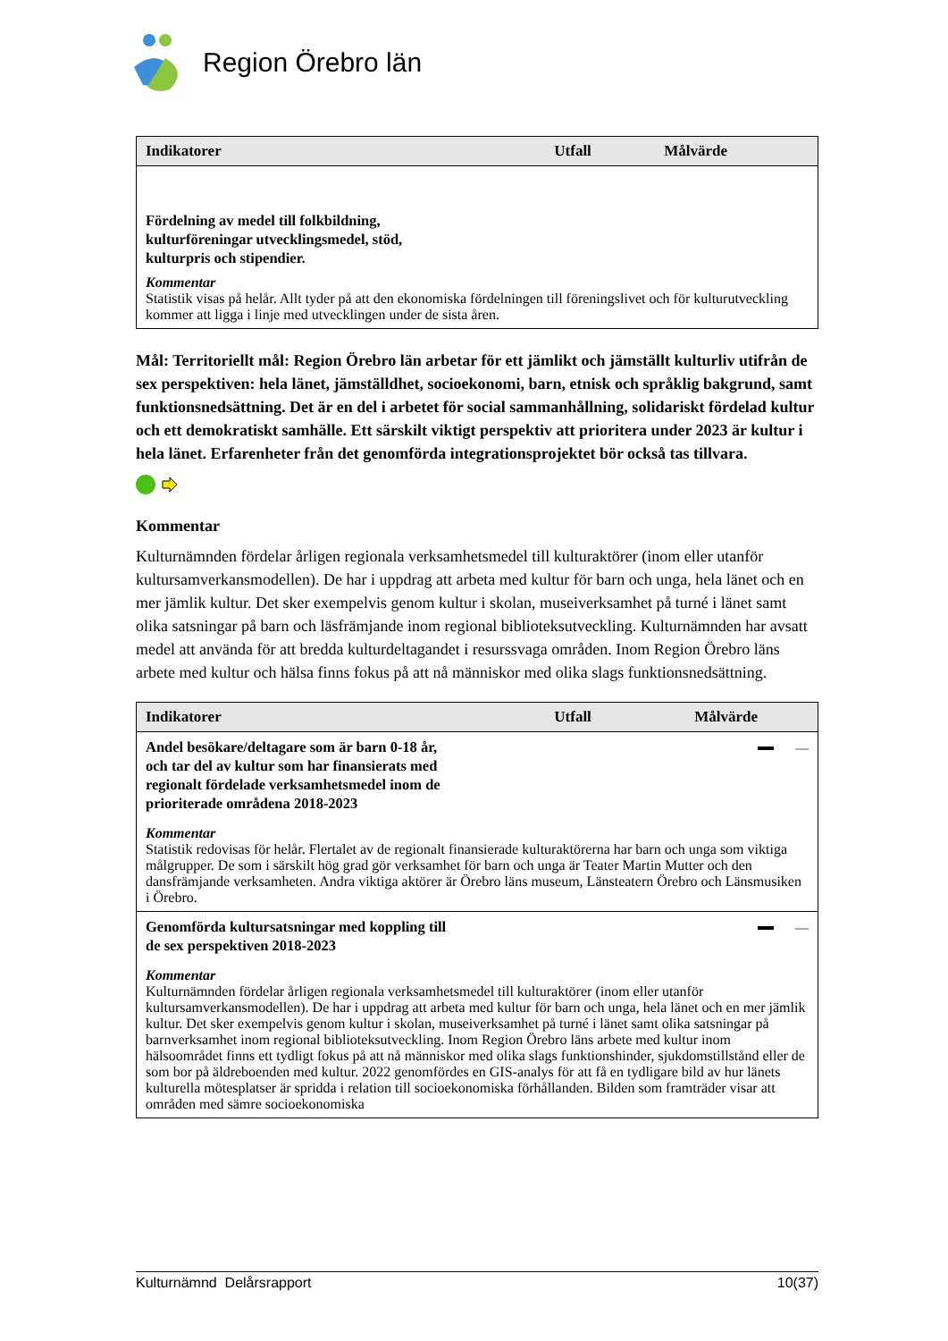Region Örebro län
| Indikatorer | Utfall | Målvärde |
| --- | --- | --- |
| Fördelning av medel till folkbildning, kulturföreningar utvecklingsmedel, stöd, kulturpris och stipendier. Kommentar Statistik visas på helår. Allt tyder på att den ekonomiska fördelningen till föreningslivet och för kulturutveckling kommer att ligga i linje med utvecklingen under de sista åren. | | |
Mål: Territoriellt mål: Region Örebro län arbetar för ett jämlikt och jämställt kulturliv utifrån de sex perspektiven: hela länet, jämställdhet, socioekonomi, barn, etnisk och språklig bakgrund, samt funktionsnedsättning. Det är en del i arbetet för social sammanhållning, solidariskt fördelad kultur och ett demokratiskt samhälle. Ett särskilt viktigt perspektiv att prioritera under 2023 är kultur i hela länet. Erfarenheter från det genomförda integrationsprojektet bör också tas tillvara.
Kommentar
Kulturnämnden fördelar årligen regionala verksamhetsmedel till kulturaktörer (inom eller utanför kultursamverkansmodellen). De har i uppdrag att arbeta med kultur för barn och unga, hela länet och en mer jämlik kultur. Det sker exempelvis genom kultur i skolan, museiverksamhet på turné i länet samt olika satsningar på barn och läsfrämjande inom regional biblioteksutveckling. Kulturnämnden har avsatt medel att använda för att bredda kulturdeltagandet i resurssvaga områden. Inom Region Örebro läns arbete med kultur och hälsa finns fokus på att nå människor med olika slags funktionsnedsättning.
| Indikatorer | Utfall | Målvärde |
| --- | --- | --- |
| Andel besökare/deltagare som är barn 0-18 år, och tar del av kultur som har finansierats med regionalt fördelade verksamhetsmedel inom de prioriterade områdena 2018-2023 | | |
| Kommentar Statistik redovisas för helår. Flertalet av de regionalt finansierade kulturaktörerna har barn och unga som viktiga målgrupper. De som i särskilt hög grad gör verksamhet för barn och unga är Teater Martin Mutter och den dansfrämjande verksamheten. Andra viktiga aktörer är Örebro läns museum, Länsteatern Örebro och Länsmusiken i Örebro. | | |
| Genomförda kultursatsningar med koppling till de sex perspektiven 2018-2023 | | |
| Kommentar Kulturnämnden fördelar årligen regionala verksamhetsmedel till kulturaktörer (inom eller utanför kultursamverkansmodellen). De har i uppdrag att arbeta med kultur för barn och unga, hela länet och en mer jämlik kultur. Det sker exempelvis genom kultur i skolan, museiverksamhet på turné i länet samt olika satsningar på barnverksamhet inom regional biblioteksutveckling. Inom Region Örebro läns arbete med kultur inom hälsoområdet finns ett tydligt fokus på att nå människor med olika slags funktionshinder, sjukdomstillstånd eller de som bor på äldreboenden med kultur. 2022 genomfördes en GIS-analys för att få en tydligare bild av hur länets kulturella mötesplatser är spridda i relation till socioekonomiska förhållanden. Bilden som framträder visar att områden med sämre socioekonomiska | | |
Kulturnämnd Delårsrapport 10(37)